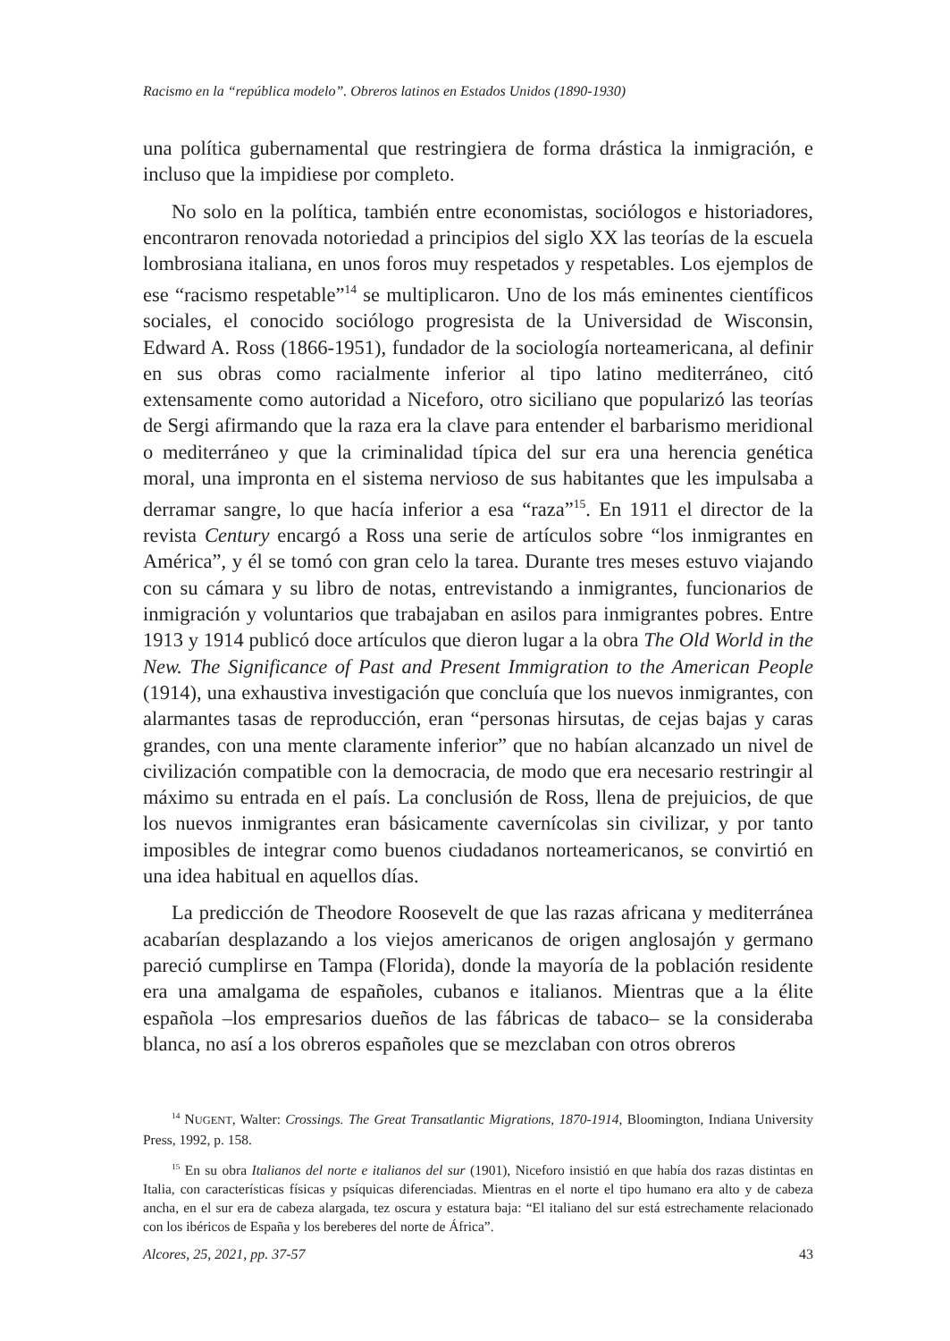Racismo en la “república modelo”. Obreros latinos en Estados Unidos (1890-1930)
una política gubernamental que restringiera de forma drástica la inmigración, e incluso que la impidiese por completo.
No solo en la política, también entre economistas, sociólogos e historiadores, encontraron renovada notoriedad a principios del siglo XX las teorías de la escuela lombrosiana italiana, en unos foros muy respetados y respetables. Los ejemplos de ese “racismo respetable”<sup>14</sup> se multiplicaron. Uno de los más eminentes científicos sociales, el conocido sociólogo progresista de la Universidad de Wisconsin, Edward A. Ross (1866-1951), fundador de la sociología norteamericana, al definir en sus obras como racialmente inferior al tipo latino mediterráneo, citó extensamente como autoridad a Niceforo, otro siciliano que popularizó las teorías de Sergi afirmando que la raza era la clave para entender el barbarismo meridional o mediterráneo y que la criminalidad típica del sur era una herencia genética moral, una impronta en el sistema nervioso de sus habitantes que les impulsaba a derramar sangre, lo que hacía inferior a esa “raza”<sup>15</sup>. En 1911 el director de la revista Century encargó a Ross una serie de artículos sobre “los inmigrantes en América”, y él se tomó con gran celo la tarea. Durante tres meses estuvo viajando con su cámara y su libro de notas, entrevistando a inmigrantes, funcionarios de inmigración y voluntarios que trabajaban en asilos para inmigrantes pobres. Entre 1913 y 1914 publicó doce artículos que dieron lugar a la obra The Old World in the New. The Significance of Past and Present Immigration to the American People (1914), una exhaustiva investigación que concluía que los nuevos inmigrantes, con alarmantes tasas de reproducción, eran “personas hirsutas, de cejas bajas y caras grandes, con una mente claramente inferior” que no habían alcanzado un nivel de civilización compatible con la democracia, de modo que era necesario restringir al máximo su entrada en el país. La conclusión de Ross, llena de prejuicios, de que los nuevos inmigrantes eran básicamente cavernícolas sin civilizar, y por tanto imposibles de integrar como buenos ciudadanos norteamericanos, se convirtió en una idea habitual en aquellos días.
La predicción de Theodore Roosevelt de que las razas africana y mediterránea acabarían desplazando a los viejos americanos de origen anglosajón y germano pareció cumplirse en Tampa (Florida), donde la mayoría de la población residente era una amalgama de españoles, cubanos e italianos. Mientras que a la élite española –los empresarios dueños de las fábricas de tabaco– se la consideraba blanca, no así a los obreros españoles que se mezclaban con otros obreros
<sup>14</sup> NUGENT, Walter: Crossings. The Great Transatlantic Migrations, 1870-1914, Bloomington, Indiana University Press, 1992, p. 158.
<sup>15</sup> En su obra Italianos del norte e italianos del sur (1901), Niceforo insistió en que había dos razas distintas en Italia, con características físicas y psíquicas diferenciadas. Mientras en el norte el tipo humano era alto y de cabeza ancha, en el sur era de cabeza alargada, tez oscura y estatura baja: “El italiano del sur está estrechamente relacionado con los ibéricos de España y los bereberes del norte de África”.
Alcores, 25, 2021, pp. 37-57 43